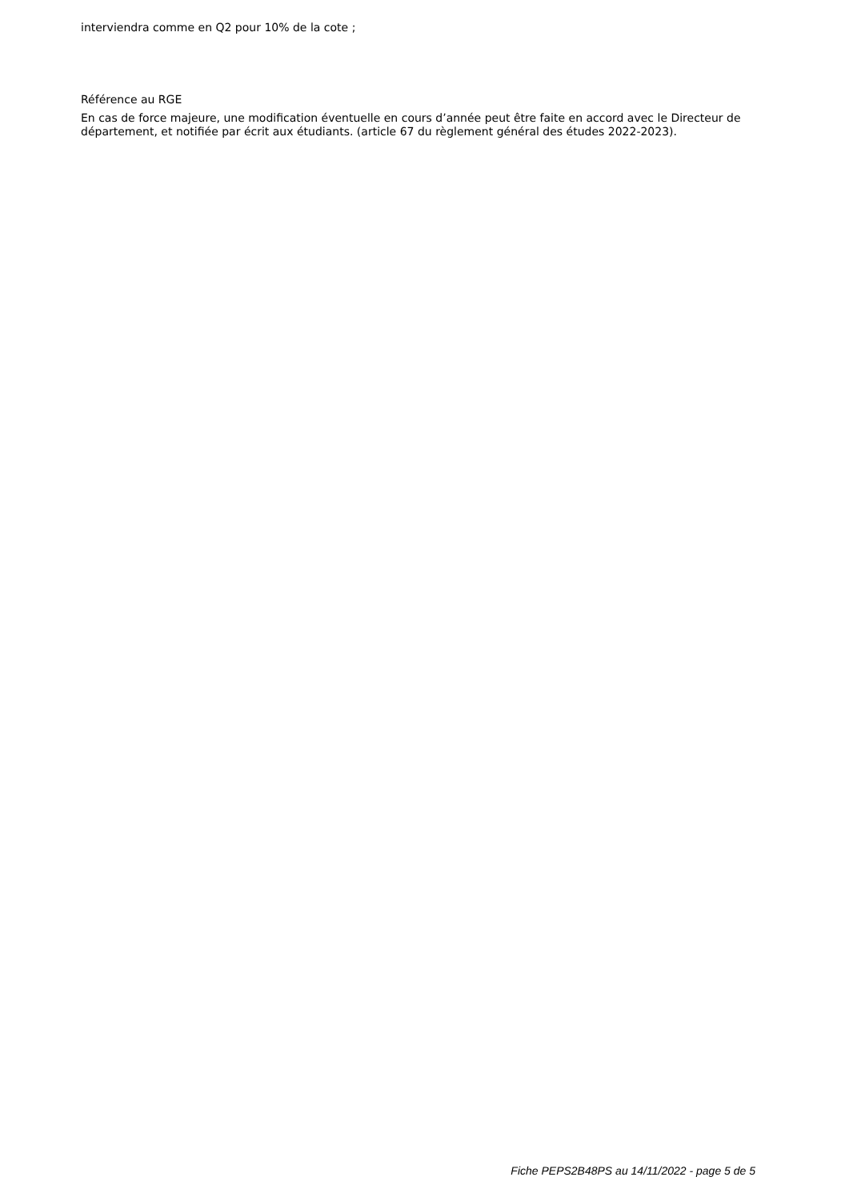interviendra comme en Q2 pour 10% de la cote ;
Référence au RGE
En cas de force majeure, une modification éventuelle en cours d’année peut être faite en accord avec le Directeur de département, et notifiée par écrit aux étudiants. (article 67 du règlement général des études 2022-2023).
Fiche PEPS2B48PS au 14/11/2022 - page 5 de 5